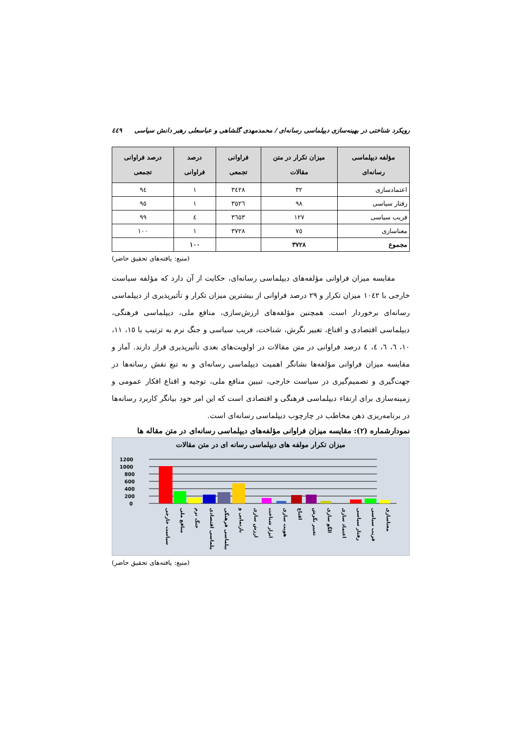رویکرد شناختی در بهینه‌سازی دیپلماسی رسانه‌ای / محمدمهدی گلشاهی و عباسعلی رهبر دانش سیاسی ٤٤٩
| مؤلفه دیپلماسی رسانه‌ای | میزان تکرار در متن مقالات | فراوانی تجمعی | درصد فراوانی | درصد فراوانی تجمعی |
| --- | --- | --- | --- | --- |
| اعتمادسازی | ٣٢ | ٣٤٢٨ | ١ | ٩٤ |
| رفتار سیاسی | ٩٨ | ٣٥٢٦ | ١ | ٩٥ |
| فریب سیاسی | ١٢٧ | ٣٦٥٣ | ٤ | ٩٩ |
| معناسازی | ٧٥ | ٣٧٢٨ | ١ | ١٠٠ |
| مجموع | ٣٧٢٨ | | ١٠٠ | |
(منبع: یافته‌های تحقیق حاضر)
مقایسه میزان فراوانی مؤلفه‌های دیپلماسی رسانه‌ای، حکایت از آن دارد که مؤلفه سیاست خارجی با ١٠٤٢ میزان تکرار و ٢٩ درصد فراوانی از بیشترین میزان تکرار و تأثیرپذیری از دیپلماسی رسانه‌ای برخوردار است. همچنین مؤلفه‌های ارزش‌سازی، منافع ملی، دیپلماسی فرهنگی، دیپلماسی اقتصادی و اقناع، تغییر نگرش، شناخت، فریب سیاسی و جنگ نرم به ترتیب با ١٥، ١١، ١٠، ٦، ٦، ٤، ٤ درصد فراوانی در متن مقالات در اولویت‌های بعدی تأثیرپذیری قرار دارند. آمار و مقایسه میزان فراوانی مؤلفه‌ها نشانگر اهمیت دیپلماسی رسانه‌ای و به تبع نقش رسانه‌ها در جهت‌گیری و تصمیم‌گیری در سیاست خارجی، تبیین منافع ملی، توجیه و اقناع افکار عمومی و زمینه‌سازی برای ارتقاء دیپلماسی فرهنگی و اقتصادی است که این امر خود بیانگر کاربرد رسانه‌ها در برنامه‌ریزی ذهن مخاطب در چارچوب دیپلماسی رسانه‌ای است.
نمودارشماره (٢): مقایسه میزان فراوانی مؤلفه‌های دیپلماسی رسانه‌ای در متن مقاله ها
میزان تکرار مولفه های دیپلماسی رسانه ای در متن مقالات
1200
1000
800
600
400
200
0
سیاست خارجی
منافع ملی
جنگ نرم
دیپلماسی اقتصادی
دیپلماسی فرهنگی
بازنمایی و
ارزش سازی
ابزار شناخت
هویت سازی
اقناع
تغییر نگرش
الگو سازی
اعتماد سازی
رفتار سیاسی
فریب سیاسی
معناسازی
(منبع: یافته‌های تحقیق حاضر)